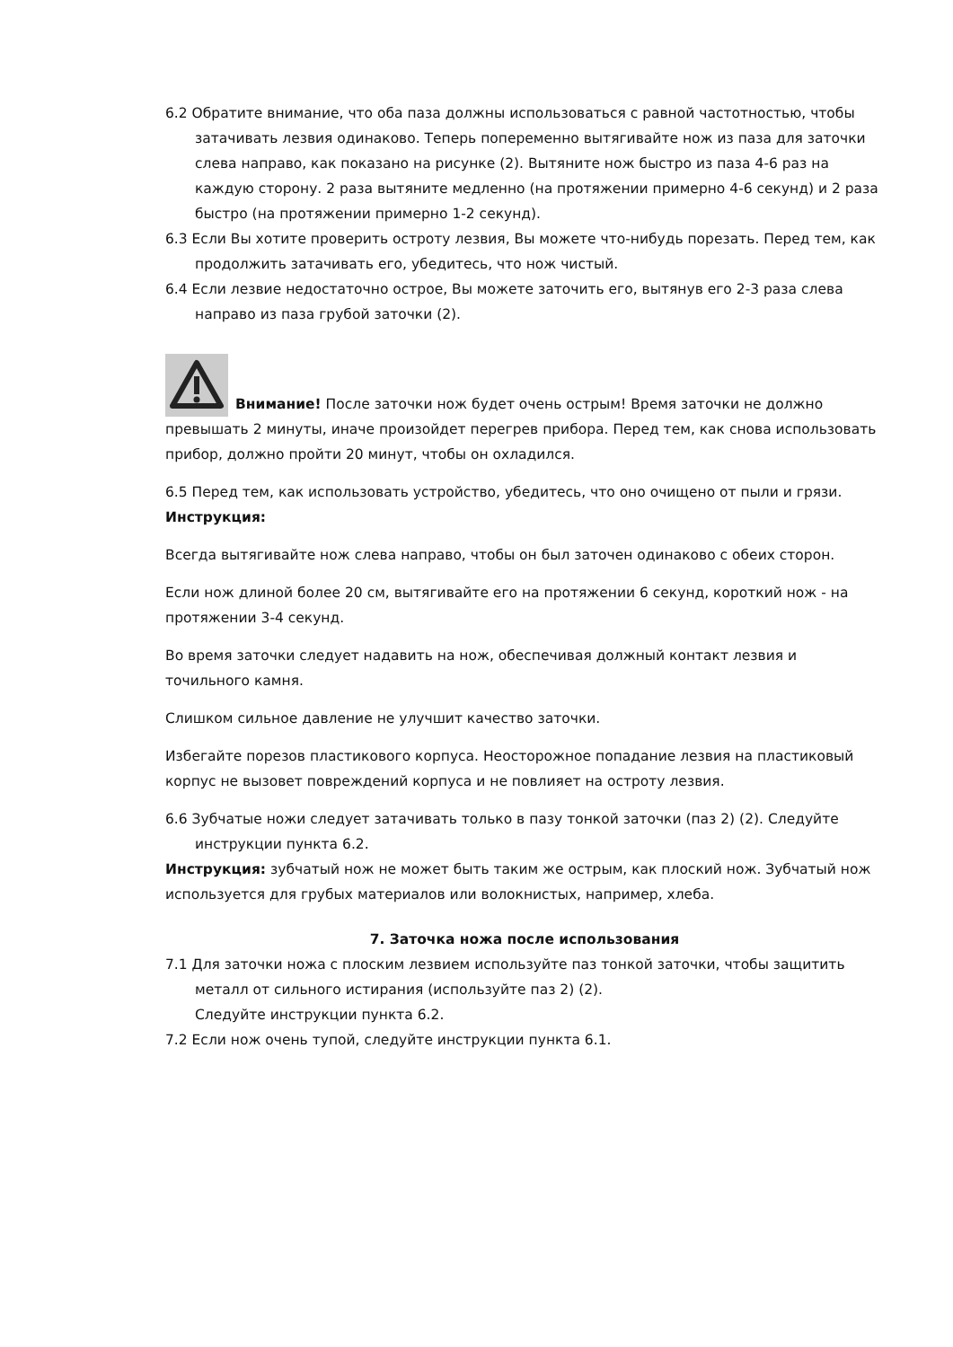6.2 Обратите внимание, что оба паза должны использоваться с равной частотностью, чтобы затачивать лезвия одинаково. Теперь попеременно вытягивайте нож из паза для заточки слева направо, как показано на рисунке (2). Вытяните нож быстро из паза 4-6 раз на каждую сторону. 2 раза вытяните медленно (на протяжении примерно 4-6 секунд) и 2 раза быстро (на протяжении примерно 1-2 секунд).
6.3 Если Вы хотите проверить остроту лезвия, Вы можете что-нибудь порезать. Перед тем, как продолжить затачивать его, убедитесь, что нож чистый.
6.4 Если лезвие недостаточно острое, Вы можете заточить его, вытянув его 2-3 раза слева направо из паза грубой заточки (2).
Внимание! После заточки нож будет очень острым! Время заточки не должно превышать 2 минуты, иначе произойдет перегрев прибора. Перед тем, как снова использовать прибор, должно пройти 20 минут, чтобы он охладился.
6.5 Перед тем, как использовать устройство, убедитесь, что оно очищено от пыли и грязи.
Инструкция:
Всегда вытягивайте нож слева направо, чтобы он был заточен одинаково с обеих сторон.
Если нож длиной более 20 см, вытягивайте его на протяжении 6 секунд, короткий нож - на протяжении 3-4 секунд.
Во время заточки следует надавить на нож, обеспечивая должный контакт лезвия и точильного камня.
Слишком сильное давление не улучшит качество заточки.
Избегайте порезов пластикового корпуса. Неосторожное попадание лезвия на пластиковый корпус не вызовет повреждений корпуса и не повлияет на остроту лезвия.
6.6 Зубчатые ножи следует затачивать только в пазу тонкой заточки (паз 2) (2). Следуйте инструкции пункта 6.2.
Инструкция: зубчатый нож не может быть таким же острым, как плоский нож. Зубчатый нож используется для грубых материалов или волокнистых, например, хлеба.
7. Заточка ножа после использования
7.1 Для заточки ножа с плоским лезвием используйте паз тонкой заточки, чтобы защитить металл от сильного истирания (используйте паз 2) (2).
Следуйте инструкции пункта 6.2.
7.2 Если нож очень тупой, следуйте инструкции пункта 6.1.